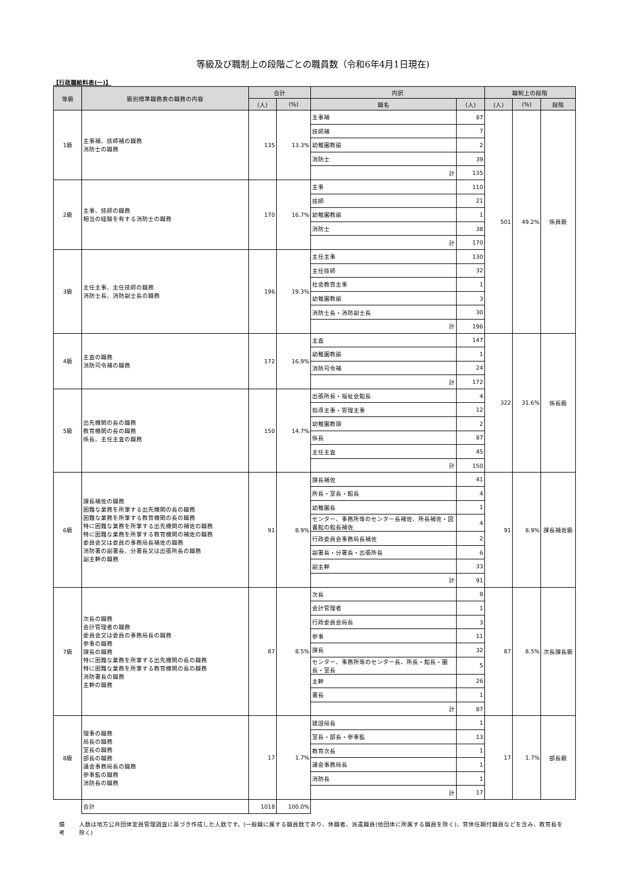等級及び職制上の段階ごとの職員数（令和6年4月1日現在)
【行政職給料表(一)】
| 等級 | 級別標準職務表の職務の内容 | 合計 | | 内訳 | | 職制上の段階 | | |
| --- | --- | --- | --- | --- | --- | --- | --- | --- |
| | | (人) | (%) | 職名 | (人) | (人) | (%) | 段階 |
| 1級 | 主事補、技師補の職務 消防士の職務 | 135 | 13.3% | 主事補 | 87 | 501 | 49.2% | 係員級 |
| | | | | 技師補 | 7 | | | |
| | | | | 幼稚園教諭 | 2 | | | |
| | | | | 消防士 | 39 | | | |
| | | | | 計 | 135 | | | |
| 2級 | 主事、技師の職務 相当の経験を有する消防士の職務 | 170 | 16.7% | 主事 | 110 | | | |
| | | | | 技師 | 21 | | | |
| | | | | 幼稚園教諭 | 1 | | | |
| | | | | 消防士 | 38 | | | |
| | | | | 計 | 170 | | | |
| 3級 | 主任主事、主任技師の職務 消防士長、消防副士長の職務 | 196 | 19.3% | 主任主事 | 130 | | | |
| | | | | 主任技師 | 32 | | | |
| | | | | 社会教育主事 | 1 | | | |
| | | | | 幼稚園教諭 | 3 | | | |
| | | | | 消防士長・消防副士長 | 30 | | | |
| | | | | 計 | 196 | | | |
| 4級 | 主査の職務 消防司令補の職務 | 172 | 16.9% | 主査 | 147 | 322 | 31.6% | 係長級 |
| | | | | 幼稚園教諭 | 1 | | | |
| | | | | 消防司令補 | 24 | | | |
| | | | | 計 | 172 | | | |
| 5級 | 出先機関の長の職務 教育機関の長の職務 係長、主任主査の職務 | 150 | 14.7% | 出張所長・福祉会館長 | 4 | | | |
| | | | | 指導主事・管理主事 | 12 | | | |
| | | | | 幼稚園教頭 | 2 | | | |
| | | | | 係長 | 87 | | | |
| | | | | 主任主査 | 45 | | | |
| | | | | 計 | 150 | | | |
| 6級 | 課長補佐の職務 困難な業務を所掌する出先機関の長の職務 困難な業務を所掌する教育機関の長の職務 特に困難な業務を所掌する出先機関の補佐の職務 特に困難な業務を所掌する教育機関の補佐の職務 委員会又は委員の事務局長補佐の職務 消防署の副署長、分署長又は出張所長の職務 副主幹の職務 | 91 | 8.9% | 課長補佐 | 41 | 91 | 8.9% | 課長補佐級 |
| | | | | 所長・室長・館長 | 4 | | | |
| | | | | 幼稚園長 | 1 | | | |
| | | | | センター、事務所等のセンター長補佐、所長補佐・図書館の館長補佐 | 4 | | | |
| | | | | 行政委員会事務局長補佐 | 2 | | | |
| | | | | 副署長・分署長・出張所長 | 6 | | | |
| | | | | 副主幹 | 33 | | | |
| | | | | 計 | 91 | | | |
| 7級 | 次長の職務 会計管理者の職務 委員会又は委員の事務局長の職務 参事の職務 課長の職務 特に困難な業務を所掌する出先機関の長の職務 特に困難な業務を所掌する教育機関の長の職務 消防署長の職務 主幹の職務 | 87 | 8.5% | 次長 | 8 | 87 | 8.5% | 次長課長級 |
| | | | | 会計管理者 | 1 | | | |
| | | | | 行政委員会局長 | 3 | | | |
| | | | | 参事 | 11 | | | |
| | | | | 課長 | 32 | | | |
| | | | | センター、事務所等のセンター長、所長・館長・園長・室長 | 5 | | | |
| | | | | 主幹 | 26 | | | |
| | | | | 署長 | 1 | | | |
| | | | | 計 | 87 | | | |
| 8級 | 理事の職務 局長の職務 室長の職務 部長の職務 議会事務局長の職務 参事監の職務 消防長の職務 | 17 | 1.7% | 建設局長 | 1 | 17 | 1.7% | 部長級 |
| | | | | 室長・部長・参事監 | 13 | | | |
| | | | | 教育次長 | 1 | | | |
| | | | | 議会事務局長 | 1 | | | |
| | | | | 消防長 | 1 | | | |
| | | | | 計 | 17 | | | |
| | 合計 | 1018 | 100.0% | | | | | |
備考 人数は地方公共団体定員管理調査に基づき作成した人数です。(一般職に属する職員数であり、休職者、派遣職員(他団体に所属する職員を除く)、育休任期付職員などを含み、教育長を除く)